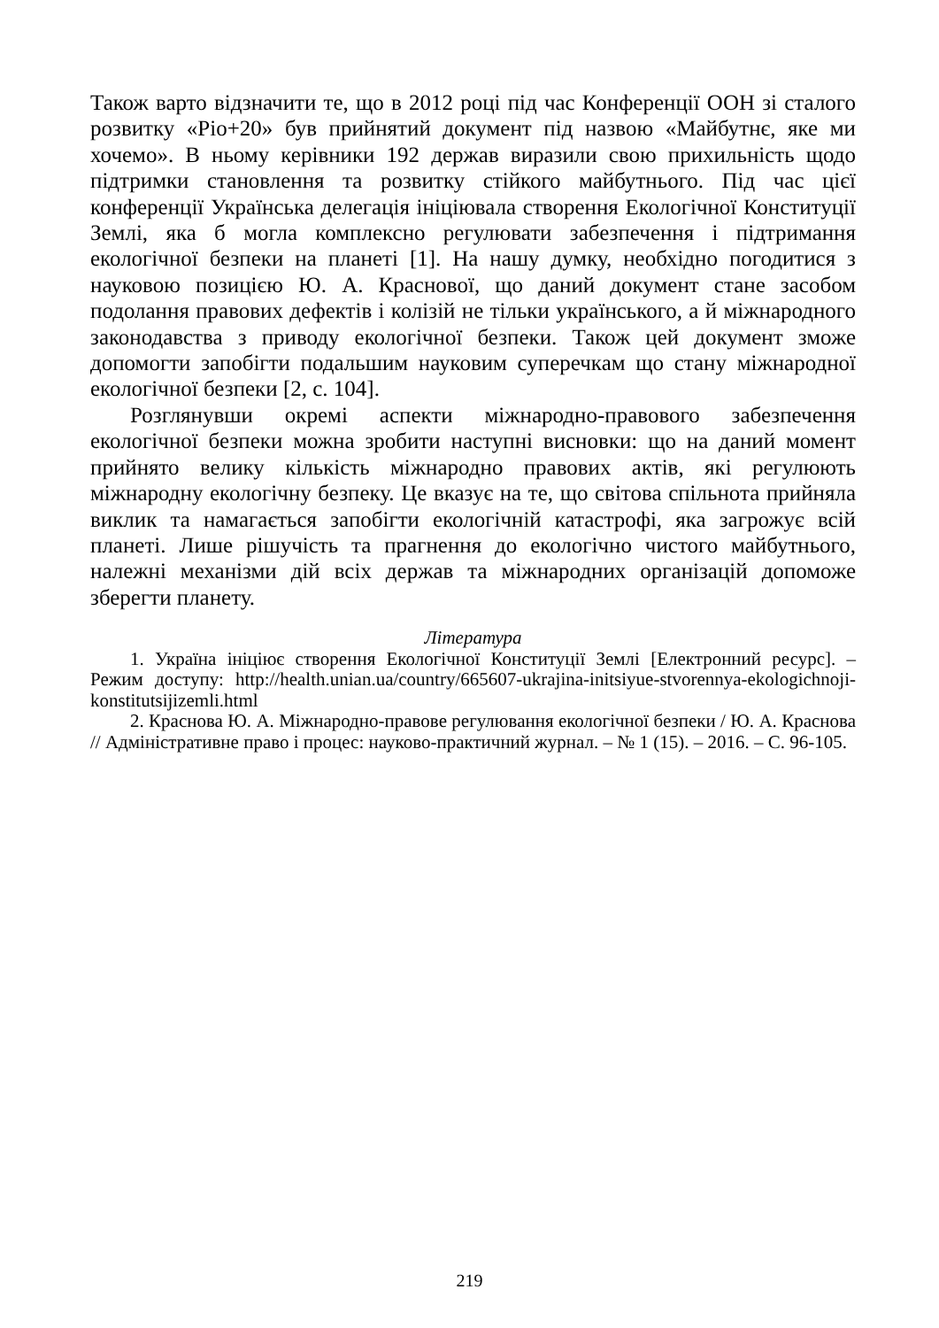Також варто відзначити те, що в 2012 році під час Конференції ООН зі сталого розвитку «Ріо+20» був прийнятий документ під назвою «Майбутнє, яке ми хочемо». В ньому керівники 192 держав виразили свою прихильність щодо підтримки становлення та розвитку стійкого майбутнього. Під час цієї конференції Українська делегація ініціювала створення Екологічної Конституції Землі, яка б могла комплексно регулювати забезпечення і підтримання екологічної безпеки на планеті [1]. На нашу думку, необхідно погодитися з науковою позицією Ю. А. Краснової, що даний документ стане засобом подолання правових дефектів і колізій не тільки українського, а й міжнародного законодавства з приводу екологічної безпеки. Також цей документ зможе допомогти запобігти подальшим науковим суперечкам що стану міжнародної екологічної безпеки [2, с. 104].
Розглянувши окремі аспекти міжнародно-правового забезпечення екологічної безпеки можна зробити наступні висновки: що на даний момент прийнято велику кількість міжнародно правових актів, які регулюють міжнародну екологічну безпеку. Це вказує на те, що світова спільнота прийняла виклик та намагається запобігти екологічній катастрофі, яка загрожує всій планеті. Лише рішучість та прагнення до екологічно чистого майбутнього, належні механізми дій всіх держав та міжнародних організацій допоможе зберегти планету.
Література
1. Україна ініціює створення Екологічної Конституції Землі [Електронний ресурс]. – Режим доступу: http://health.unian.ua/country/665607-ukrajina-initsiyue-stvorennya-ekologichnoji-konstitutsijizemli.html
2. Краснова Ю. А. Міжнародно-правове регулювання екологічної безпеки / Ю. А. Краснова // Адміністративне право і процес: науково-практичний журнал. – № 1 (15). – 2016. – С. 96-105.
219